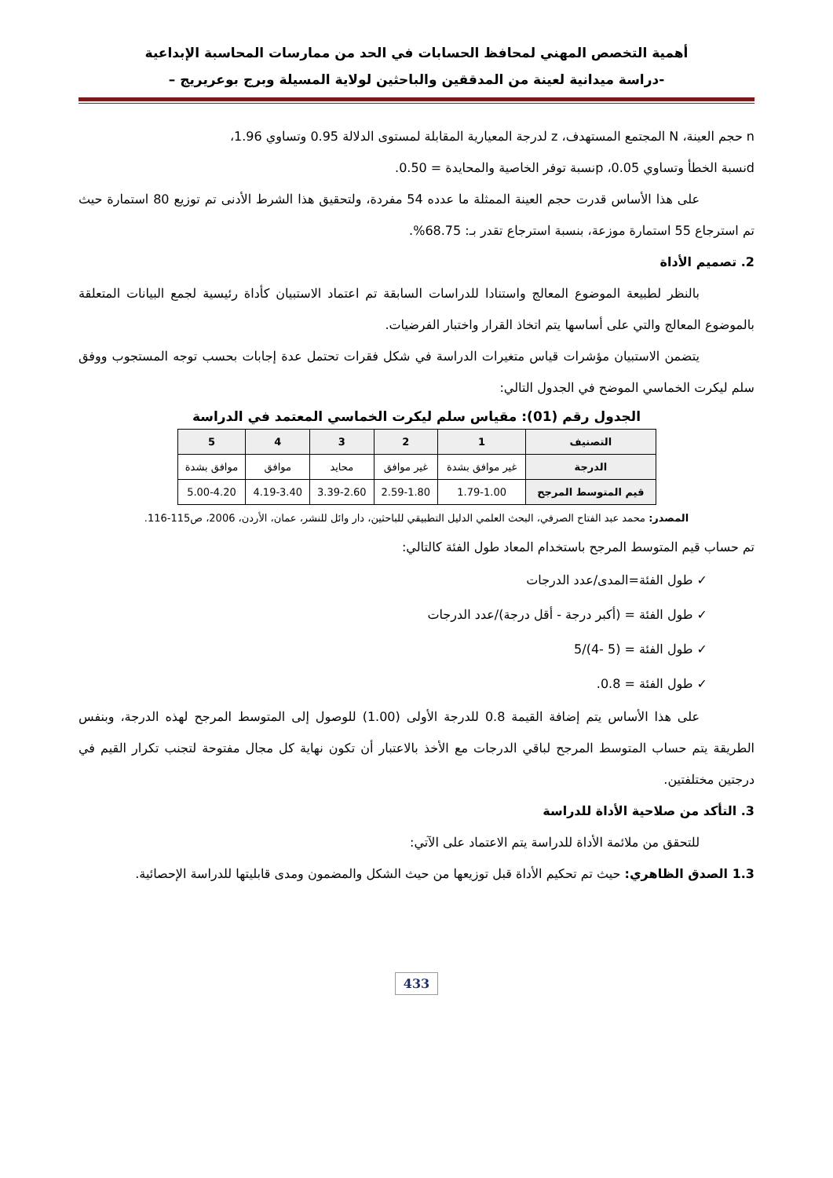أهمية التخصص المهني لمحافظ الحسابات في الحد من ممارسات المحاسبة الإبداعية
-دراسة ميدانية لعينة من المدققين والباحثين لولاية المسيلة وبرج بوعريريج –
n حجم العينة، N المجتمع المستهدف، z لدرجة المعيارية المقابلة لمستوى الدلالة 0.95 وتساوي 1.96،
dنسبة الخطأ وتساوي 0.05، pنسبة توفر الخاصية والمحايدة = 0.50.
على هذا الأساس قدرت حجم العينة الممثلة ما عدده 54 مفردة، ولتحقيق هذا الشرط الأدنى تم توزيع 80 استمارة حيث تم استرجاع 55 استمارة موزعة، بنسبة استرجاع تقدر بـ: 68.75%.
2. تصميم الأداة
بالنظر لطبيعة الموضوع المعالج واستنادا للدراسات السابقة تم اعتماد الاستبيان كأداة رئيسية لجمع البيانات المتعلقة بالموضوع المعالج والتي على أساسها يتم اتخاذ القرار واختبار الفرضيات.
يتضمن الاستبيان مؤشرات قياس متغيرات الدراسة في شكل فقرات تحتمل عدة إجابات بحسب توجه المستجوب ووفق سلم ليكرت الخماسي الموضح في الجدول التالي:
الجدول رقم (01): مقياس سلم ليكرت الخماسي المعتمد في الدراسة
| التصنيف | 1 | 2 | 3 | 4 | 5 |
| --- | --- | --- | --- | --- | --- |
| الدرجة | غير موافق بشدة | غير موافق | محايد | موافق | موافق بشدة |
| قيم المتوسط المرجح | 1.79-1.00 | 2.59-1.80 | 3.39-2.60 | 4.19-3.40 | 5.00-4.20 |
المصدر: محمد عبد الفتاح الصرفي، البحث العلمي الدليل التطبيقي للباحثين، دار وائل للنشر، عمان، الأردن، 2006، ص115-116.
تم حساب قيم المتوسط المرجح باستخدام المعاد طول الفئة كالتالي:
✓ طول الفئة=المدى/عدد الدرجات
✓ طول الفئة = (أكبر درجة - أقل درجة)/عدد الدرجات
✓ طول الفئة = (5 -4)/5
✓ طول الفئة = 0.8.
على هذا الأساس يتم إضافة القيمة 0.8 للدرجة الأولى (1.00) للوصول إلى المتوسط المرجح لهذه الدرجة، وبنفس الطريقة يتم حساب المتوسط المرجح لباقي الدرجات مع الأخذ بالاعتبار أن تكون نهاية كل مجال مفتوحة لتجنب تكرار القيم في درجتين مختلفتين.
3. التأكد من صلاحية الأداة للدراسة
للتحقق من ملائمة الأداة للدراسة يتم الاعتماد على الآتي:
1.3 الصدق الظاهري: حيث تم تحكيم الأداة قبل توزيعها من حيث الشكل والمضمون ومدى قابليتها للدراسة الإحصائية.
433